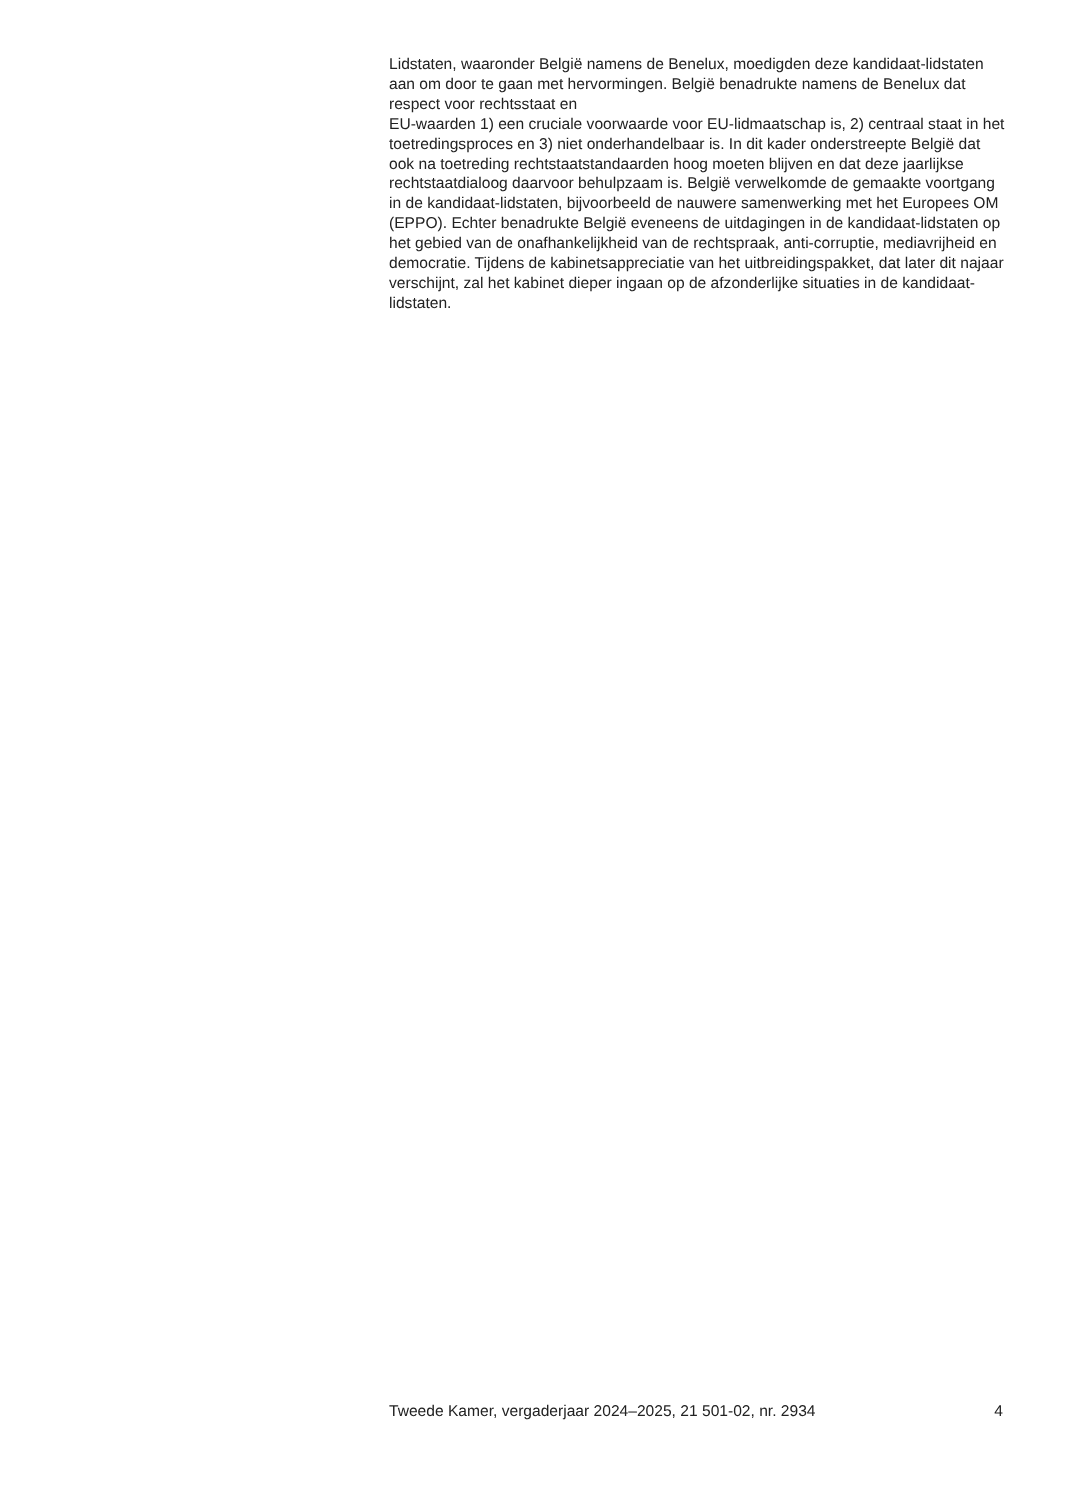Lidstaten, waaronder België namens de Benelux, moedigden deze kandidaat-lidstaten aan om door te gaan met hervormingen. België benadrukte namens de Benelux dat respect voor rechtsstaat en
EU-waarden 1) een cruciale voorwaarde voor EU-lidmaatschap is, 2) centraal staat in het toetredingsproces en 3) niet onderhandelbaar is. In dit kader onderstreepte België dat ook na toetreding rechtstaatstandaarden hoog moeten blijven en dat deze jaarlijkse rechtstaatdialoog daarvoor behulpzaam is. België verwelkomde de gemaakte voortgang in de kandidaat-lidstaten, bijvoorbeeld de nauwere samenwerking met het Europees OM (EPPO). Echter benadrukte België eveneens de uitdagingen in de kandidaat-lidstaten op het gebied van de onafhankelijkheid van de rechtspraak, anti-corruptie, mediavrijheid en democratie. Tijdens de kabinetsappreciatie van het uitbreidingspakket, dat later dit najaar verschijnt, zal het kabinet dieper ingaan op de afzonderlijke situaties in de kandidaat-lidstaten.
Tweede Kamer, vergaderjaar 2024–2025, 21 501-02, nr. 2934 4